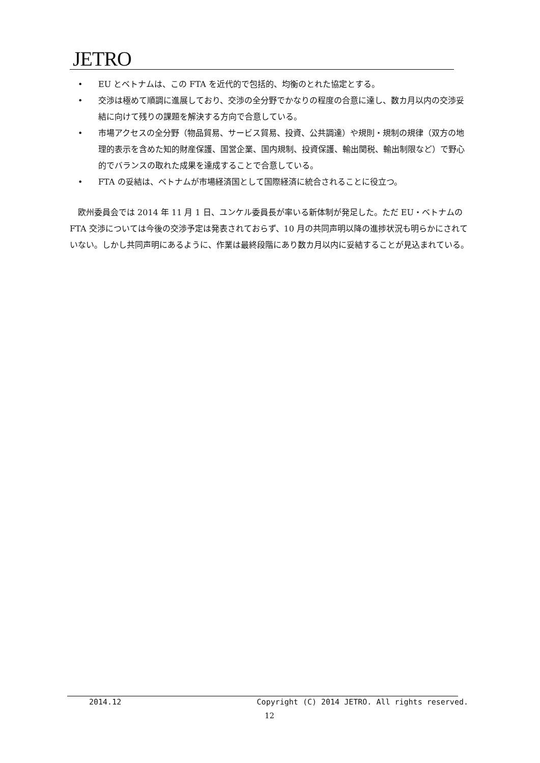JETRO
• EU とベトナムは、この FTA を近代的で包括的、均衡のとれた協定とする。
• 交渉は極めて順調に進展しており、交渉の全分野でかなりの程度の合意に達し、数カ月以内の交渉妥結に向けて残りの課題を解決する方向で合意している。
• 市場アクセスの全分野（物品貿易、サービス貿易、投資、公共調達）や規則・規制の規律（双方の地理的表示を含めた知的財産保護、国営企業、国内規制、投資保護、輸出関税、輸出制限など）で野心的でバランスの取れた成果を達成することで合意している。
• FTA の妥結は、ベトナムが市場経済国として国際経済に統合されることに役立つ。
欧州委員会では 2014 年 11 月 1 日、ユンケル委員長が率いる新体制が発足した。ただ EU・ベトナムの FTA 交渉については今後の交渉予定は発表されておらず、10 月の共同声明以降の進捗状況も明らかにされていない。しかし共同声明にあるように、作業は最終段階にあり数カ月以内に妥結することが見込まれている。
2014.12 Copyright (C) 2014 JETRO. All rights reserved.
12